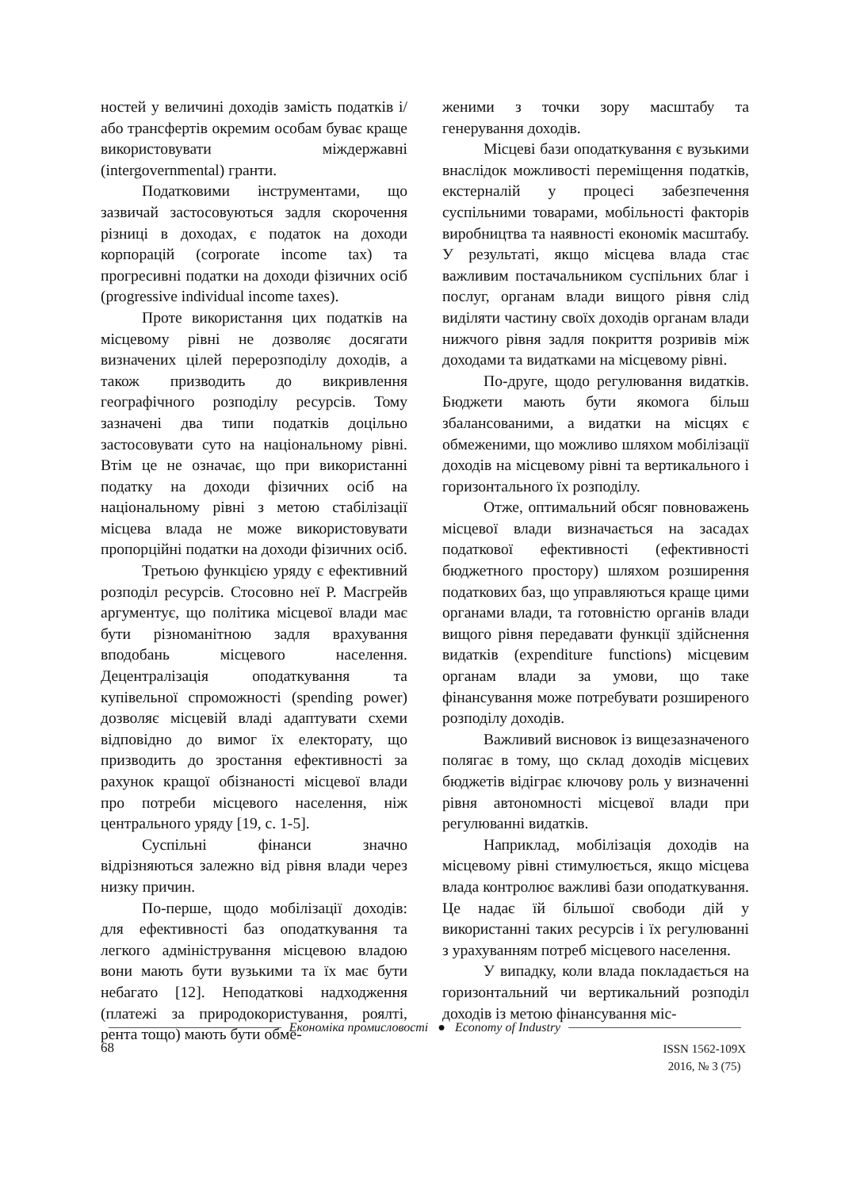ностей у величині доходів замість податків і/або трансфертів окремим особам буває краще використовувати міждержавні (intergovernmental) гранти.
Податковими інструментами, що зазвичай застосовуються задля скорочення різниці в доходах, є податок на доходи корпорацій (corporate income tax) та прогресивні податки на доходи фізичних осіб (progressive individual income taxes).
Проте використання цих податків на місцевому рівні не дозволяє досягати визначених цілей перерозподілу доходів, а також призводить до викривлення географічного розподілу ресурсів. Тому зазначені два типи податків доцільно застосовувати суто на національному рівні. Втім це не означає, що при використанні податку на доходи фізичних осіб на національному рівні з метою стабілізації місцева влада не може використовувати пропорційні податки на доходи фізичних осіб.
Третьою функцією уряду є ефективний розподіл ресурсів. Стосовно неї Р. Масгрейв аргументує, що політика місцевої влади має бути різноманітною задля врахування вподобань місцевого населення. Децентралізація оподаткування та купівельної спроможності (spending power) дозволяє місцевій владі адаптувати схеми відповідно до вимог їх електорату, що призводить до зростання ефективності за рахунок кращої обізнаності місцевої влади про потреби місцевого населення, ніж центрального уряду [19, с. 1-5].
Суспільні фінанси значно відрізняються залежно від рівня влади через низку причин.
По-перше, щодо мобілізації доходів: для ефективності баз оподаткування та легкого адміністрування місцевою владою вони мають бути вузькими та їх має бути небагато [12]. Неподаткові надходження (платежі за природокористування, роялті, рента тощо) мають бути обме-
женими з точки зору масштабу та генерування доходів.
Місцеві бази оподаткування є вузькими внаслідок можливості переміщення податків, екстерналій у процесі забезпечення суспільними товарами, мобільності факторів виробництва та наявності економік масштабу. У результаті, якщо місцева влада стає важливим постачальником суспільних благ і послуг, органам влади вищого рівня слід виділяти частину своїх доходів органам влади нижчого рівня задля покриття розривів між доходами та видатками на місцевому рівні.
По-друге, щодо регулювання видатків. Бюджети мають бути якомога більш збалансованими, а видатки на місцях є обмеженими, що можливо шляхом мобілізації доходів на місцевому рівні та вертикального і горизонтального їх розподілу.
Отже, оптимальний обсяг повноважень місцевої влади визначається на засадах податкової ефективності (ефективності бюджетного простору) шляхом розширення податкових баз, що управляються краще цими органами влади, та готовністю органів влади вищого рівня передавати функції здійснення видатків (expenditure functions) місцевим органам влади за умови, що таке фінансування може потребувати розширеного розподілу доходів.
Важливий висновок із вищезазначеного полягає в тому, що склад доходів місцевих бюджетів відіграє ключову роль у визначенні рівня автономності місцевої влади при регулюванні видатків.
Наприклад, мобілізація доходів на місцевому рівні стимулюється, якщо місцева влада контролює важливі бази оподаткування. Це надає їй більшої свободи дій у використанні таких ресурсів і їх регулюванні з урахуванням потреб місцевого населення.
У випадку, коли влада покладається на горизонтальний чи вертикальний розподіл доходів із метою фінансування міс-
Економіка промисловості ● Economy of Industry
68
ISSN 1562-109X
2016, № 3 (75)